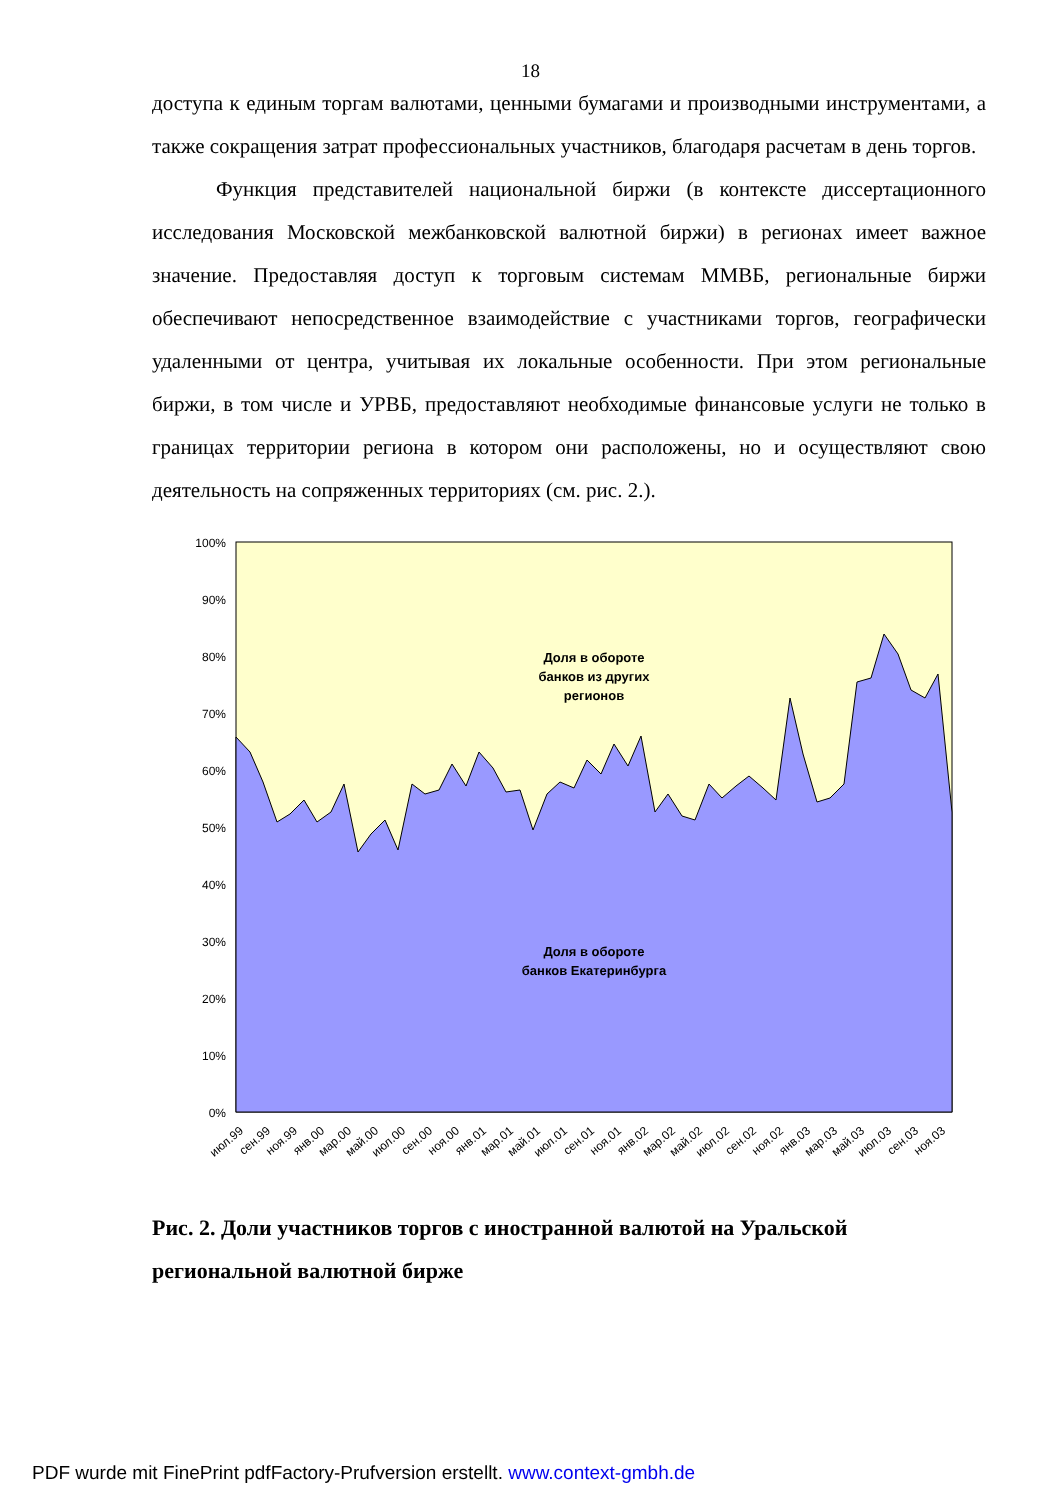18
доступа к единым торгам валютами, ценными бумагами и производными инструментами, а также сокращения затрат профессиональных участников, благодаря расчетам в день торгов.
Функция представителей национальной биржи (в контексте диссертационного исследования Московской межбанковской валютной биржи) в регионах имеет важное значение. Предоставляя доступ к торговым системам ММВБ, региональные биржи обеспечивают непосредственное взаимодействие с участниками торгов, географически удаленными от центра, учитывая их локальные особенности. При этом региональные биржи, в том числе и УРВБ, предоставляют необходимые финансовые услуги не только в границах территории региона в котором они расположены, но и осуществляют свою деятельность на сопряженных территориях (см. рис. 2.).
100%
90%
80%
70%
60%
50%
40%
30%
20%
10%
0%
Доля в обороте
банков из других
регионов
Доля в обороте
банков Екатеринбурга
июл.99
сен.99
ноя.99
янв.00
мар.00
май.00
июл.00
сен.00
ноя.00
янв.01
мар.01
май.01
июл.01
сен.01
ноя.01
янв.02
мар.02
май.02
июл.02
сен.02
ноя.02
янв.03
мар.03
май.03
июл.03
сен.03
ноя.03
Рис. 2. Доли участников торгов с иностранной валютой на Уральской региональной валютной бирже
PDF wurde mit FinePrint pdfFactory-Prufversion erstellt. www.context-gmbh.de